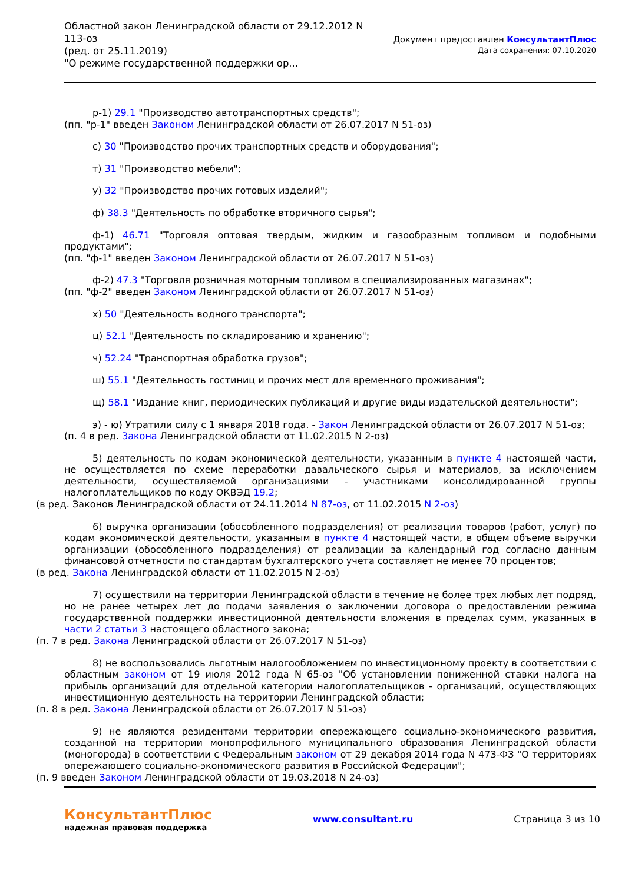Областной закон Ленинградской области от 29.12.2012 N
113-оз
(ред. от 25.11.2019)
"О режиме государственной поддержки ор...
Документ предоставлен КонсультантПлюс
Дата сохранения: 07.10.2020
р-1) 29.1 "Производство автотранспортных средств";
(пп. "р-1" введен Законом Ленинградской области от 26.07.2017 N 51-оз)
с) 30 "Производство прочих транспортных средств и оборудования";
т) 31 "Производство мебели";
у) 32 "Производство прочих готовых изделий";
ф) 38.3 "Деятельность по обработке вторичного сырья";
ф-1) 46.71 "Торговля оптовая твердым, жидким и газообразным топливом и подобными продуктами";
(пп. "ф-1" введен Законом Ленинградской области от 26.07.2017 N 51-оз)
ф-2) 47.3 "Торговля розничная моторным топливом в специализированных магазинах";
(пп. "ф-2" введен Законом Ленинградской области от 26.07.2017 N 51-оз)
х) 50 "Деятельность водного транспорта";
ц) 52.1 "Деятельность по складированию и хранению";
ч) 52.24 "Транспортная обработка грузов";
ш) 55.1 "Деятельность гостиниц и прочих мест для временного проживания";
щ) 58.1 "Издание книг, периодических публикаций и другие виды издательской деятельности";
э) - ю) Утратили силу с 1 января 2018 года. - Закон Ленинградской области от 26.07.2017 N 51-оз;
(п. 4 в ред. Закона Ленинградской области от 11.02.2015 N 2-оз)
5) деятельность по кодам экономической деятельности, указанным в пункте 4 настоящей части, не осуществляется по схеме переработки давальческого сырья и материалов, за исключением деятельности, осуществляемой организациями - участниками консолидированной группы налогоплательщиков по коду ОКВЭД 19.2;
(в ред. Законов Ленинградской области от 24.11.2014 N 87-оз, от 11.02.2015 N 2-оз)
6) выручка организации (обособленного подразделения) от реализации товаров (работ, услуг) по кодам экономической деятельности, указанным в пункте 4 настоящей части, в общем объеме выручки организации (обособленного подразделения) от реализации за календарный год согласно данным финансовой отчетности по стандартам бухгалтерского учета составляет не менее 70 процентов;
(в ред. Закона Ленинградской области от 11.02.2015 N 2-оз)
7) осуществили на территории Ленинградской области в течение не более трех любых лет подряд, но не ранее четырех лет до подачи заявления о заключении договора о предоставлении режима государственной поддержки инвестиционной деятельности вложения в пределах сумм, указанных в части 2 статьи 3 настоящего областного закона;
(п. 7 в ред. Закона Ленинградской области от 26.07.2017 N 51-оз)
8) не воспользовались льготным налогообложением по инвестиционному проекту в соответствии с областным законом от 19 июля 2012 года N 65-оз "Об установлении пониженной ставки налога на прибыль организаций для отдельной категории налогоплательщиков - организаций, осуществляющих инвестиционную деятельность на территории Ленинградской области;
(п. 8 в ред. Закона Ленинградской области от 26.07.2017 N 51-оз)
9) не являются резидентами территории опережающего социально-экономического развития, созданной на территории монопрофильного муниципального образования Ленинградской области (моногорода) в соответствии с Федеральным законом от 29 декабря 2014 года N 473-ФЗ "О территориях опережающего социально-экономического развития в Российской Федерации";
(п. 9 введен Законом Ленинградской области от 19.03.2018 N 24-оз)
КонсультантПлюс
надежная правовая поддержка
www.consultant.ru Страница 3 из 10